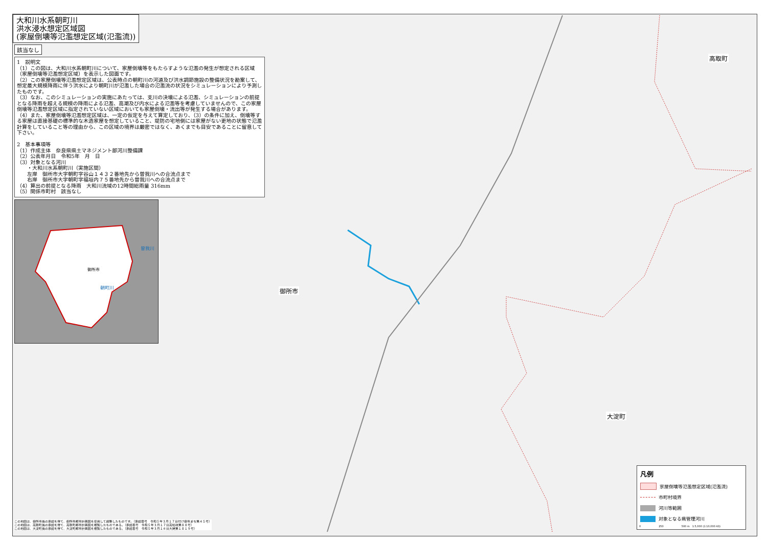大和川水系朝町川
洪水浸水想定区域図
(家屋倒壊等氾濫想定区域(氾濫流))
該当なし
1　説明文
（1）この図は、大和川水系朝町川について、家屋倒壊等をもたらすような氾濫の発生が想定される区域（家屋倒壊等氾濫想定区域）を表示した図面です。
（2）この家屋倒壊等氾濫想定区域は、公表時点の朝町川の河道及び洪水調節施設の整備状況を勘案して、想定最大規模降雨に伴う洪水により朝町川が氾濫した場合の氾濫流の状況をシミュレーションにより予測したものです。
（3）なお、このシミュレーションの実施にあたっては、支川の決壊による氾濫、シミュレーションの前提となる降雨を超える規模の降雨による氾濫、高潮及び内水による氾濫等を考慮していませんので、この家屋倒壊等氾濫想定区域に指定されていない区域においても家屋倒壊・流出等が発生する場合があります。
（4）また、家屋倒壊等氾濫想定区域は、一定の仮定を与えて算定しており、（3）の条件に加え、倒壊等する家屋は直接基礎の標準的な木造家屋を想定していること、堤防の宅地側には家屋がない更地の状態で氾濫計算をしていること等の理由から、この区域の境界は厳密ではなく、あくまでも目安であることに留意して下さい。
2　基本事項等
（1）作成主体　奈良県県土マネジメント部河川整備課
（2）公表年月日　令和5年　月　日
（3）対象となる河川
　　・大和川水系朝町川（実施区間）
　　左岸　御所市大字朝町字谷山１４３２番地先から曽我川への合流点まで
　　右岸　御所市大字朝町字福垣内７５番地先から曽我川への合流点まで
（4）算出の前提となる降雨　大和川流域の12時間総雨量 316mm
（5）関係市町村　該当なし
御所市
曽我川
朝町川
高取町
御所市
大淀町
凡例
家屋倒壊等氾濫想定区域(氾濫流)
市町村境界
河川等範囲
対象となる県管理河川
この地図は、御所市長の承認を得て、御所市都市計画図を使用して調整したものです。（承認番号　令和５年３月１７日付け御市まち第４５号）
この地図は、高取町長の承認を得て、高取町都市計画図を複製したものである。（承認番号　令和５年３月１７日高総政第８８号）
この地図は、大淀町長の承認を得て、大淀町都市計画図を複製したものである。（承認番号　令和５年３月１６日大建第１８１９号）
0　　　　　　　250　　　　　　　500 m　1:5,000 (1:10,000 A3)